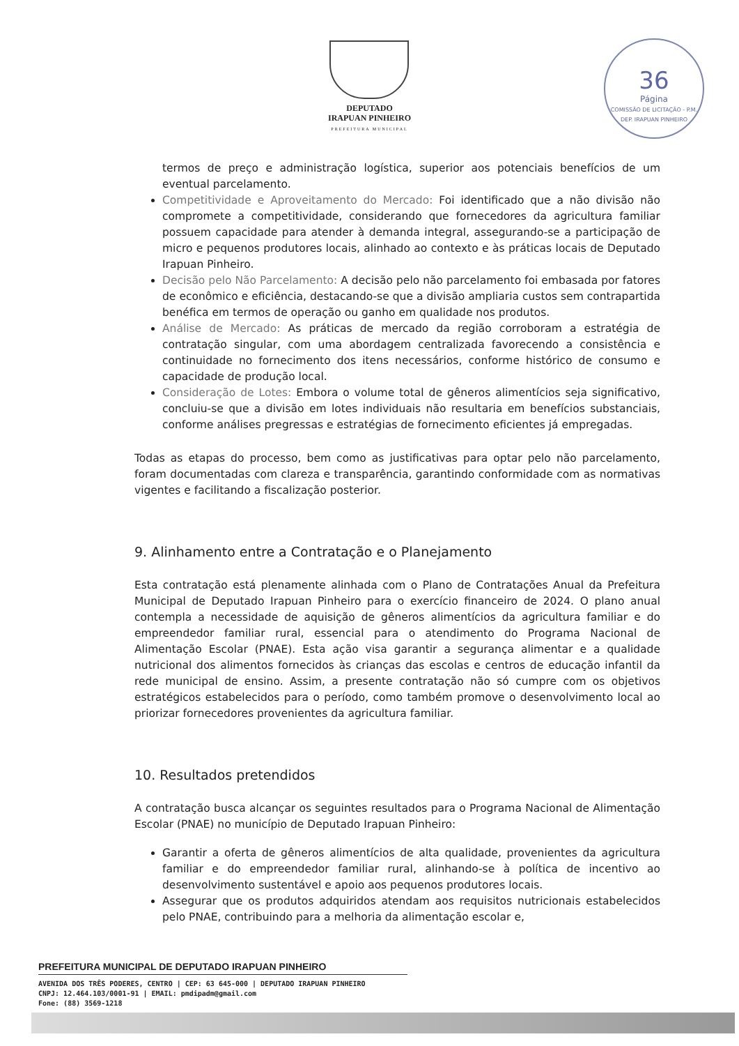DEPUTADO
IRAPUAN PINHEIRO
PREFEITURA MUNICIPAL
36
Página
COMISSÃO DE LICITAÇÃO - P.M. DEP. IRAPUAN PINHEIRO
termos de preço e administração logística, superior aos potenciais benefícios de um eventual parcelamento.
Competitividade e Aproveitamento do Mercado: Foi identificado que a não divisão não compromete a competitividade, considerando que fornecedores da agricultura familiar possuem capacidade para atender à demanda integral, assegurando-se a participação de micro e pequenos produtores locais, alinhado ao contexto e às práticas locais de Deputado Irapuan Pinheiro.
Decisão pelo Não Parcelamento: A decisão pelo não parcelamento foi embasada por fatores de econômico e eficiência, destacando-se que a divisão ampliaria custos sem contrapartida benéfica em termos de operação ou ganho em qualidade nos produtos.
Análise de Mercado: As práticas de mercado da região corroboram a estratégia de contratação singular, com uma abordagem centralizada favorecendo a consistência e continuidade no fornecimento dos itens necessários, conforme histórico de consumo e capacidade de produção local.
Consideração de Lotes: Embora o volume total de gêneros alimentícios seja significativo, concluiu-se que a divisão em lotes individuais não resultaria em benefícios substanciais, conforme análises pregressas e estratégias de fornecimento eficientes já empregadas.
Todas as etapas do processo, bem como as justificativas para optar pelo não parcelamento, foram documentadas com clareza e transparência, garantindo conformidade com as normativas vigentes e facilitando a fiscalização posterior.
9. Alinhamento entre a Contratação e o Planejamento
Esta contratação está plenamente alinhada com o Plano de Contratações Anual da Prefeitura Municipal de Deputado Irapuan Pinheiro para o exercício financeiro de 2024. O plano anual contempla a necessidade de aquisição de gêneros alimentícios da agricultura familiar e do empreendedor familiar rural, essencial para o atendimento do Programa Nacional de Alimentação Escolar (PNAE). Esta ação visa garantir a segurança alimentar e a qualidade nutricional dos alimentos fornecidos às crianças das escolas e centros de educação infantil da rede municipal de ensino. Assim, a presente contratação não só cumpre com os objetivos estratégicos estabelecidos para o período, como também promove o desenvolvimento local ao priorizar fornecedores provenientes da agricultura familiar.
10. Resultados pretendidos
A contratação busca alcançar os seguintes resultados para o Programa Nacional de Alimentação Escolar (PNAE) no município de Deputado Irapuan Pinheiro:
Garantir a oferta de gêneros alimentícios de alta qualidade, provenientes da agricultura familiar e do empreendedor familiar rural, alinhando-se à política de incentivo ao desenvolvimento sustentável e apoio aos pequenos produtores locais.
Assegurar que os produtos adquiridos atendam aos requisitos nutricionais estabelecidos pelo PNAE, contribuindo para a melhoria da alimentação escolar e,
PREFEITURA MUNICIPAL DE DEPUTADO IRAPUAN PINHEIRO
AVENIDA DOS TRÊS PODERES, CENTRO | CEP: 63 645-000 | DEPUTADO IRAPUAN PINHEIRO
CNPJ: 12.464.103/0001-91 | EMAIL: pmdipadm@gmail.com
Fone: (88) 3569-1218